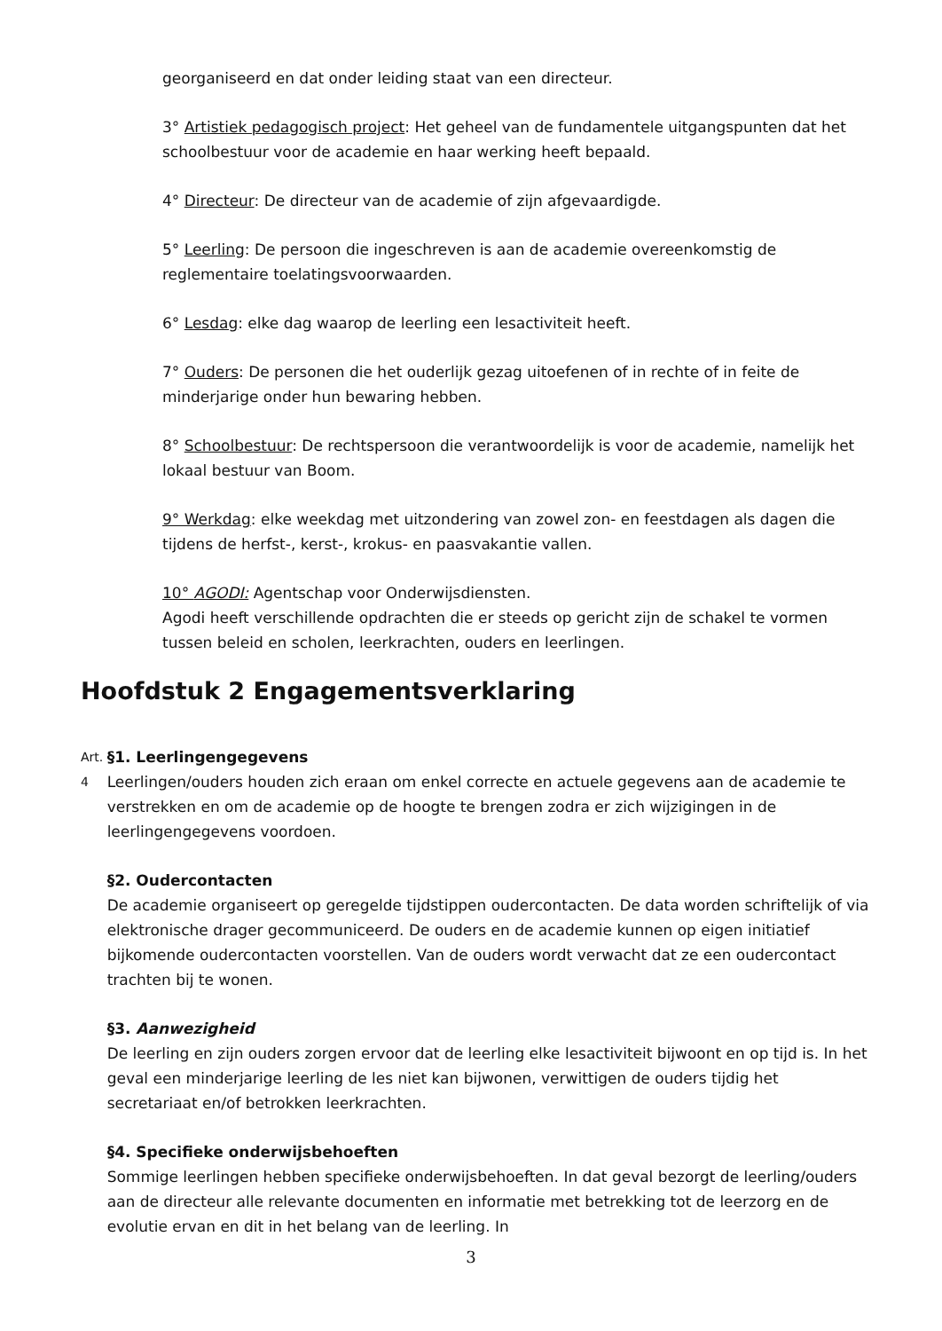georganiseerd en dat onder leiding staat van een directeur.
3° Artistiek pedagogisch project: Het geheel van de fundamentele uitgangspunten dat het schoolbestuur voor de academie en haar werking heeft bepaald.
4° Directeur: De directeur van de academie of zijn afgevaardigde.
5° Leerling: De persoon die ingeschreven is aan de academie overeenkomstig de reglementaire toelatingsvoorwaarden.
6° Lesdag: elke dag waarop de leerling een lesactiviteit heeft.
7° Ouders: De personen die het ouderlijk gezag uitoefenen of in rechte of in feite de minderjarige onder hun bewaring hebben.
8° Schoolbestuur: De rechtspersoon die verantwoordelijk is voor de academie, namelijk het lokaal bestuur van Boom.
9° Werkdag: elke weekdag met uitzondering van zowel zon- en feestdagen als dagen die tijdens de herfst-, kerst-, krokus- en paasvakantie vallen.
10° AGODI: Agentschap voor Onderwijsdiensten.
Agodi heeft verschillende opdrachten die er steeds op gericht zijn de schakel te vormen tussen beleid en scholen, leerkrachten, ouders en leerlingen.
Hoofdstuk 2 Engagementsverklaring
Art. 4
§1. Leerlingengegevens
Leerlingen/ouders houden zich eraan om enkel correcte en actuele gegevens aan de academie te verstrekken en om de academie op de hoogte te brengen zodra er zich wijzigingen in de leerlingengegevens voordoen.
§2. Oudercontacten
De academie organiseert op geregelde tijdstippen oudercontacten. De data worden schriftelijk of via elektronische drager gecommuniceerd. De ouders en de academie kunnen op eigen initiatief bijkomende oudercontacten voorstellen. Van de ouders wordt verwacht dat ze een oudercontact trachten bij te wonen.
§3. Aanwezigheid
De leerling en zijn ouders zorgen ervoor dat de leerling elke lesactiviteit bijwoont en op tijd is. In het geval een minderjarige leerling de les niet kan bijwonen, verwittigen de ouders tijdig het secretariaat en/of betrokken leerkrachten.
§4. Specifieke onderwijsbehoeften
Sommige leerlingen hebben specifieke onderwijsbehoeften. In dat geval bezorgt de leerling/ouders aan de directeur alle relevante documenten en informatie met betrekking tot de leerzorg en de evolutie ervan en dit in het belang van de leerling. In
3